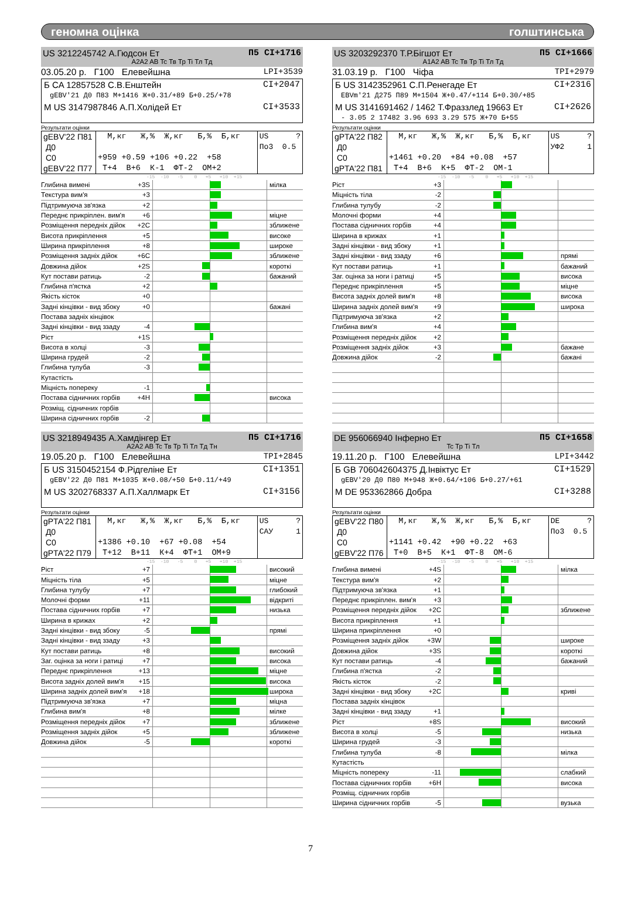геномна оцінка голштинська
US 3212245742 А.Гюдсон Ет П5 CI+1716
A2A2 AB Tc Тв Тр Ti Тл Тд
03.05.20 р. Г100 Елевейшна LPI+3539
Б CA 12857528 С.В.Енштейн CI+2047
gEBV'21 Д0 П83 M+1416 Ж+0.31/+89 Б+0.25/+78
М US 3147987846 А.П.Холідей Ет CI+3533
Результати оцінки
| gEBV'22 П81 Д0 С0 gEBV'22 П77 | М,кг Ж,% Ж,кг Б,% Б,кг +959 +0.59 +106 +0.22 +58 Т+4 В+6 К-1 ФТ-2 ОМ+2 | US ? По3 0.5 |
-15 -10 -5 0 +5 +10 +15
| Глибина вимені +3S | | мілка |
| Текстура вим'я +3 | | |
| Підтримуюча зв'язка +2 | | |
| Переднє прикріплен. вим'я +6 | | міцне |
| Розміщення передніх дійок +2C | | зближене |
| Висота прикріплення +5 | | високе |
| Ширина прикріплення +8 | | широке |
| Розміщення задніх дійок +6C | | зближене |
| Довжина дійок +2S | | короткі |
| Кут постави ратиць -2 | | бажаний |
| Глибина п'ястка +2 | | |
| Якість кісток +0 | | |
| Задні кінцівки - вид збоку +0 | | бажані |
| Постава задніх кінцівок | | |
| Задні кінцівки - вид ззаду -4 | | |
| Ріст +1S | | |
| Висота в холці -3 | | |
| Ширина грудей -2 | | |
| Глибина тулуба -3 | | |
| Кутастість | | |
| Міцність попереку -1 | | |
| Постава сідничних горбів +4H | | висока |
| Розміщ. сідничних горбів | | |
| Ширина сідничних горбів -2 | | |
US 3203292370 Т.Р.Бігшот Ет П5 CI+1666
A1A2 AB Tc Тв Тр Ti Тл Тд
31.03.19 р. Г100 Чіфа TPI+2979
Б US 3142352961 С.П.Ренегаде Ет CI+2316
EBVm'21 Д275 П89 M+1504 Ж+0.47/+114 Б+0.30/+85
М US 3141691462 / 1462 Т.Фраззлед 19663 Ет CI+2626
- 3.05 2 17482 3.96 693 3.29 575 Ж+70 Б+55
Результати оцінки
| gPTA'22 П82 Д0 С0 gPTA'22 П81 | М,кг Ж,% Ж,кг Б,% Б,кг +1461 +0.20 +84 +0.08 +57 Т+4 В+6 К+5 ФТ-2 ОМ-1 | US ? УФ2 1 |
-15 -10 -5 0 +5 +10 +15
| Ріст +3 | | |
| Міцність тіла -2 | | |
| Глибина тулубу -2 | | |
| Молочні форми +4 | | |
| Постава сідничних горбів +4 | | |
| Ширина в крижах +1 | | |
| Задні кінцівки - вид збоку +1 | | |
| Задні кінцівки - вид ззаду +6 | | прямі |
| Кут постави ратиць +1 | | бажаний |
| Заг. оцінка за ноги і ратиці +5 | | висока |
| Переднє прикріплення +5 | | міцне |
| Висота задніх долей вим'я +8 | | висока |
| Ширина задніх долей вим'я +9 | | широка |
| Підтримуюча зв'язка +2 | | |
| Глибина вим'я +4 | | |
| Розміщення передніх дійок +2 | | |
| Розміщення задніх дійок +3 | | бажане |
| Довжина дійок -2 | | бажані |
US 3218949435 А.Хамдінгер Ет П5 CI+1716
A2A2 AB Tc Тв Тр Ti Тл Тд Тн
19.05.20 р. Г100 Елевейшна TPI+2845
Б US 3150452154 Ф.Рідгеліне Ет CI+1351
gEBV'22 Д0 П81 M+1035 Ж+0.08/+50 Б+0.11/+49
М US 3202768337 А.П.Халлмарк Ет CI+3156
Результати оцінки
| gPTA'22 П81 Д0 С0 gPTA'22 П79 | М,кг Ж,% Ж,кг Б,% Б,кг +1386 +0.10 +67 +0.08 +54 Т+12 В+11 К+4 ФТ+1 ОМ+9 | US ? САУ 1 |
-15 -10 -5 0 +5 +10 +15
| Ріст +7 | | високий |
| Міцність тіла +5 | | міцне |
| Глибина тулубу +7 | | глибокий |
| Молочні форми +11 | | відкриті |
| Постава сідничних горбів +7 | | низька |
| Ширина в крижах +2 | | |
| Задні кінцівки - вид збоку -5 | | прямі |
| Задні кінцівки - вид ззаду +3 | | |
| Кут постави ратиць +8 | | високий |
| Заг. оцінка за ноги і ратиці +7 | | висока |
| Переднє прикріплення +13 | | міцне |
| Висота задніх долей вим'я +15 | | висока |
| Ширина задніх долей вим'я +18 | | широка |
| Підтримуюча зв'язка +7 | | міцна |
| Глибина вим'я +8 | | мілке |
| Розміщення передніх дійок +7 | | зближене |
| Розміщення задніх дійок +5 | | зближене |
| Довжина дійок -5 | | короткі |
DE 956066940 Інферно Ет П5 CI+1658
Tc Тр Ti Тл
19.11.20 р. Г100 Елевейшна LPI+3442
Б GB 706042604375 Д.Інвіктус Ет CI+1529
gEBV'20 Д0 П80 M+948 Ж+0.64/+106 Б+0.27/+61
М DE 953362866 Добра CI+3288
Результати оцінки
| gEBV'22 П80 Д0 С0 gEBV'22 П76 | М,кг Ж,% Ж,кг Б,% Б,кг +1141 +0.42 +90 +0.22 +63 Т+0 В+5 К+1 ФТ-8 ОМ-6 | DE ? По3 0.5 |
-15 -10 -5 0 +5 +10 +15
| Глибина вимені +4S | | мілка |
| Текстура вим'я +2 | | |
| Підтримуюча зв'язка +1 | | |
| Переднє прикріплен. вим'я +3 | | |
| Розміщення передніх дійок +2C | | зближене |
| Висота прикріплення +1 | | |
| Ширина прикріплення +0 | | |
| Розміщення задніх дійок +3W | | широке |
| Довжина дійок +3S | | короткі |
| Кут постави ратиць -4 | | бажаний |
| Глибина п'ястка -2 | | |
| Якість кісток -2 | | |
| Задні кінцівки - вид збоку +2C | | криві |
| Постава задніх кінцівок | | |
| Задні кінцівки - вид ззаду +1 | | |
| Ріст +8S | | високий |
| Висота в холці -5 | | низька |
| Ширина грудей -3 | | |
| Глибина тулуба -8 | | мілка |
| Кутастість | | |
| Міцність попереку -11 | | слабкий |
| Постава сідничних горбів +6H | | висока |
| Розміщ. сідничних горбів | | |
| Ширина сідничних горбів -5 | | вузька |
7